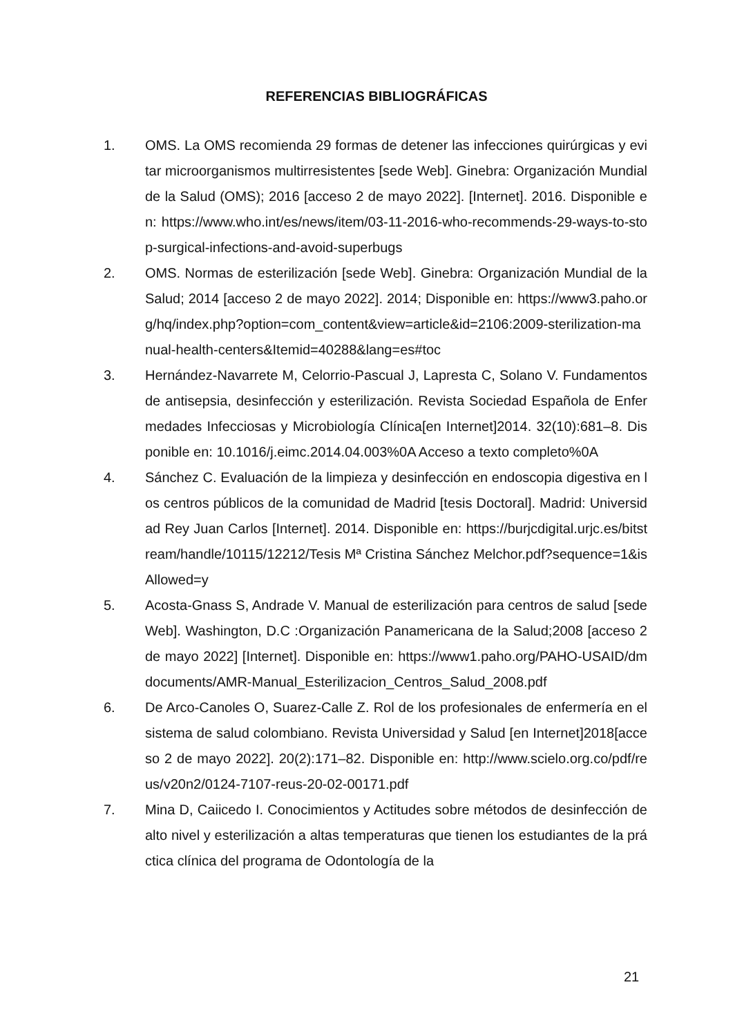REFERENCIAS BIBLIOGRÁFICAS
1. OMS. La OMS recomienda 29 formas de detener las infecciones quirúrgicas y evitar microorganismos multirresistentes [sede Web]. Ginebra: Organización Mundial de la Salud (OMS); 2016 [acceso 2 de mayo 2022]. [Internet]. 2016. Disponible en: https://www.who.int/es/news/item/03-11-2016-who-recommends-29-ways-to-stop-surgical-infections-and-avoid-superbugs
2. OMS. Normas de esterilización [sede Web]. Ginebra: Organización Mundial de la Salud; 2014 [acceso 2 de mayo 2022]. 2014; Disponible en: https://www3.paho.org/hq/index.php?option=com_content&view=article&id=2106:2009-sterilization-manual-health-centers&Itemid=40288&lang=es#toc
3. Hernández-Navarrete M, Celorrio-Pascual J, Lapresta C, Solano V. Fundamentos de antisepsia, desinfección y esterilización. Revista Sociedad Española de Enfermedades Infecciosas y Microbiología Clínica[en Internet]2014. 32(10):681–8. Disponible en: 10.1016/j.eimc.2014.04.003%0A Acceso a texto completo%0A
4. Sánchez C. Evaluación de la limpieza y desinfección en endoscopia digestiva en los centros públicos de la comunidad de Madrid [tesis Doctoral]. Madrid: Universidad Rey Juan Carlos [Internet]. 2014. Disponible en: https://burjcdigital.urjc.es/bitstream/handle/10115/12212/Tesis Mª Cristina Sánchez Melchor.pdf?sequence=1&isAllowed=y
5. Acosta-Gnass S, Andrade V. Manual de esterilización para centros de salud [sede Web]. Washington, D.C :Organización Panamericana de la Salud;2008 [acceso 2 de mayo 2022] [Internet]. Disponible en: https://www1.paho.org/PAHO-USAID/dmdocuments/AMR-Manual_Esterilizacion_Centros_Salud_2008.pdf
6. De Arco-Canoles O, Suarez-Calle Z. Rol de los profesionales de enfermería en el sistema de salud colombiano. Revista Universidad y Salud [en Internet]2018[acceso 2 de mayo 2022]. 20(2):171–82. Disponible en: http://www.scielo.org.co/pdf/reus/v20n2/0124-7107-reus-20-02-00171.pdf
7. Mina D, Caiicedo I. Conocimientos y Actitudes sobre métodos de desinfección de alto nivel y esterilización a altas temperaturas que tienen los estudiantes de la práctica clínica del programa de Odontología de la
21